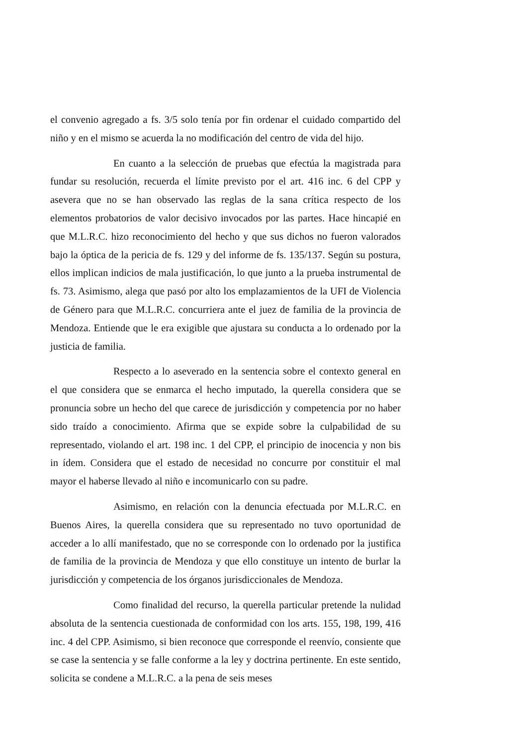el convenio agregado a fs. 3/5 solo tenía por fin ordenar el cuidado compartido del niño y en el mismo se acuerda la no modificación del centro de vida del hijo.
En cuanto a la selección de pruebas que efectúa la magistrada para fundar su resolución, recuerda el límite previsto por el art. 416 inc. 6 del CPP y asevera que no se han observado las reglas de la sana crítica respecto de los elementos probatorios de valor decisivo invocados por las partes. Hace hincapié en que M.L.R.C. hizo reconocimiento del hecho y que sus dichos no fueron valorados bajo la óptica de la pericia de fs. 129 y del informe de fs. 135/137. Según su postura, ellos implican indicios de mala justificación, lo que junto a la prueba instrumental de fs. 73. Asimismo, alega que pasó por alto los emplazamientos de la UFI de Violencia de Género para que M.L.R.C. concurriera ante el juez de familia de la provincia de Mendoza. Entiende que le era exigible que ajustara su conducta a lo ordenado por la justicia de familia.
Respecto a lo aseverado en la sentencia sobre el contexto general en el que considera que se enmarca el hecho imputado, la querella considera que se pronuncia sobre un hecho del que carece de jurisdicción y competencia por no haber sido traído a conocimiento. Afirma que se expide sobre la culpabilidad de su representado, violando el art. 198 inc. 1 del CPP, el principio de inocencia y non bis in ídem. Considera que el estado de necesidad no concurre por constituir el mal mayor el haberse llevado al niño e incomunicarlo con su padre.
Asimismo, en relación con la denuncia efectuada por M.L.R.C. en Buenos Aires, la querella considera que su representado no tuvo oportunidad de acceder a lo allí manifestado, que no se corresponde con lo ordenado por la justifica de familia de la provincia de Mendoza y que ello constituye un intento de burlar la jurisdicción y competencia de los órganos jurisdiccionales de Mendoza.
Como finalidad del recurso, la querella particular pretende la nulidad absoluta de la sentencia cuestionada de conformidad con los arts. 155, 198, 199, 416 inc. 4 del CPP. Asimismo, si bien reconoce que corresponde el reenvío, consiente que se case la sentencia y se falle conforme a la ley y doctrina pertinente. En este sentido, solicita se condene a M.L.R.C. a la pena de seis meses